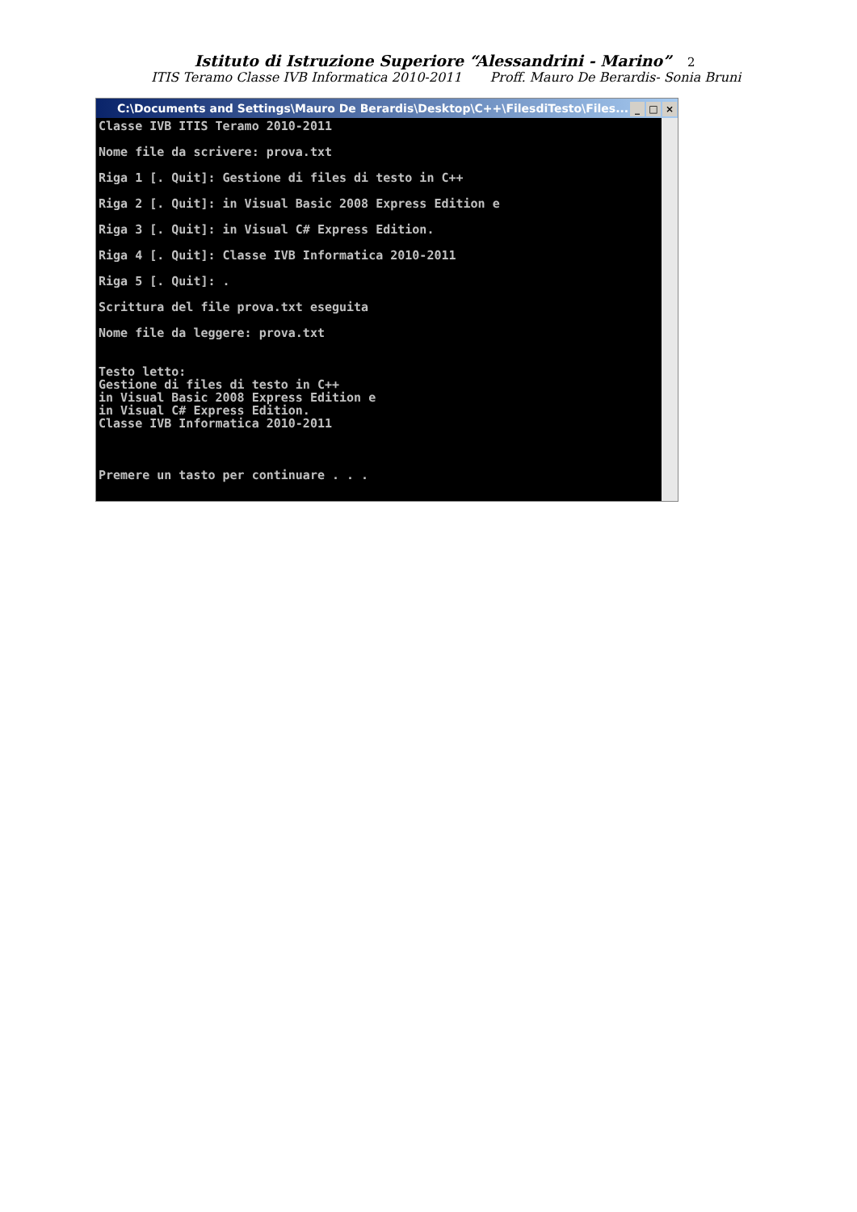Istituto di Istruzione Superiore “Alessandrini - Marino” 2
ITIS Teramo Classe IVB Informatica 2010-2011 Proff. Mauro De Berardis- Sonia Bruni
C:\Documents and Settings\Mauro De Berardis\Desktop\C++\FilesdiTesto\Files... _ □ ×
Classe IVB ITIS Teramo 2010-2011

Nome file da scrivere: prova.txt

Riga 1 [. Quit]: Gestione di files di testo in C++

Riga 2 [. Quit]: in Visual Basic 2008 Express Edition e

Riga 3 [. Quit]: in Visual C# Express Edition.

Riga 4 [. Quit]: Classe IVB Informatica 2010-2011

Riga 5 [. Quit]: .

Scrittura del file prova.txt eseguita

Nome file da leggere: prova.txt


Testo letto:
Gestione di files di testo in C++
in Visual Basic 2008 Express Edition e
in Visual C# Express Edition.
Classe IVB Informatica 2010-2011



Premere un tasto per continuare . . .